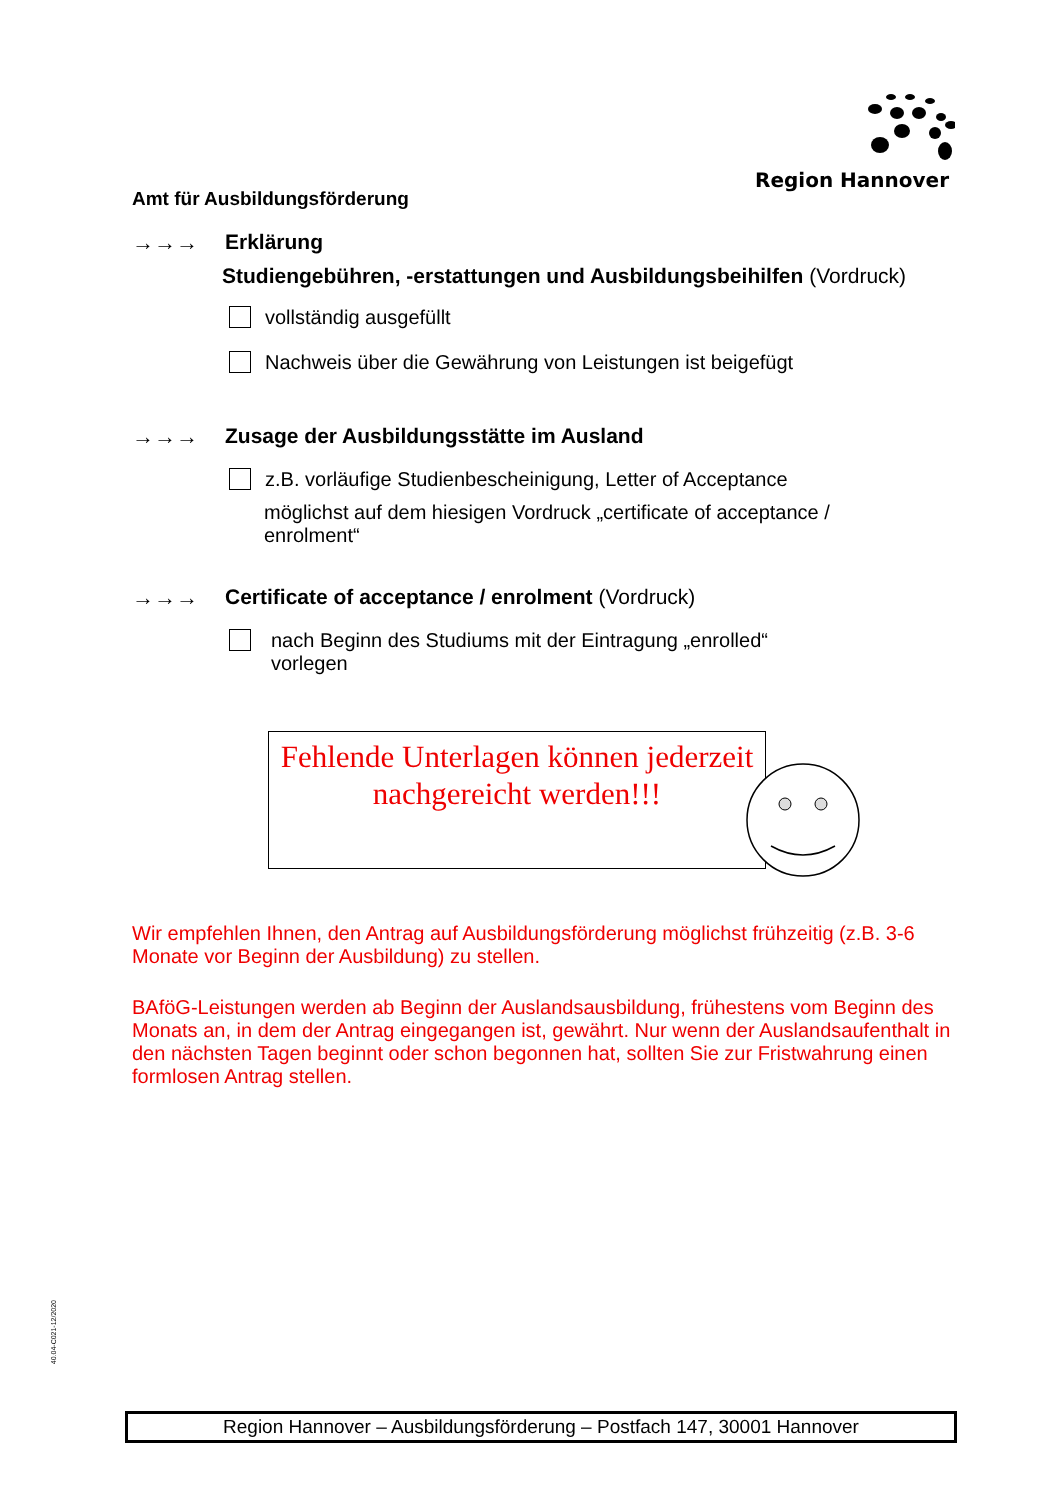Region Hannover
Amt für Ausbildungsförderung
→→→ Erklärung
Studiengebühren, -erstattungen und Ausbildungsbeihilfen (Vordruck)
vollständig ausgefüllt
Nachweis über die Gewährung von Leistungen ist beigefügt
→→→ Zusage der Ausbildungsstätte im Ausland
z.B. vorläufige Studienbescheinigung, Letter of Acceptance
möglichst auf dem hiesigen Vordruck „certificate of acceptance /
enrolment“
→→→ Certificate of acceptance / enrolment (Vordruck)
nach Beginn des Studiums mit der Eintragung „enrolled“
vorlegen
Fehlende Unterlagen können jederzeit nachgereicht werden!!!
Wir empfehlen Ihnen, den Antrag auf Ausbildungsförderung möglichst frühzeitig (z.B. 3-6 Monate vor Beginn der Ausbildung) zu stellen.
BAföG-Leistungen werden ab Beginn der Auslandsausbildung, frühestens vom Beginn des Monats an, in dem der Antrag eingegangen ist, gewährt. Nur wenn der Auslandsaufenthalt in den nächsten Tagen beginnt oder schon begonnen hat, sollten Sie zur Fristwahrung einen formlosen Antrag stellen.
40.04-C021-12/2020
Region Hannover – Ausbildungsförderung – Postfach 147, 30001 Hannover